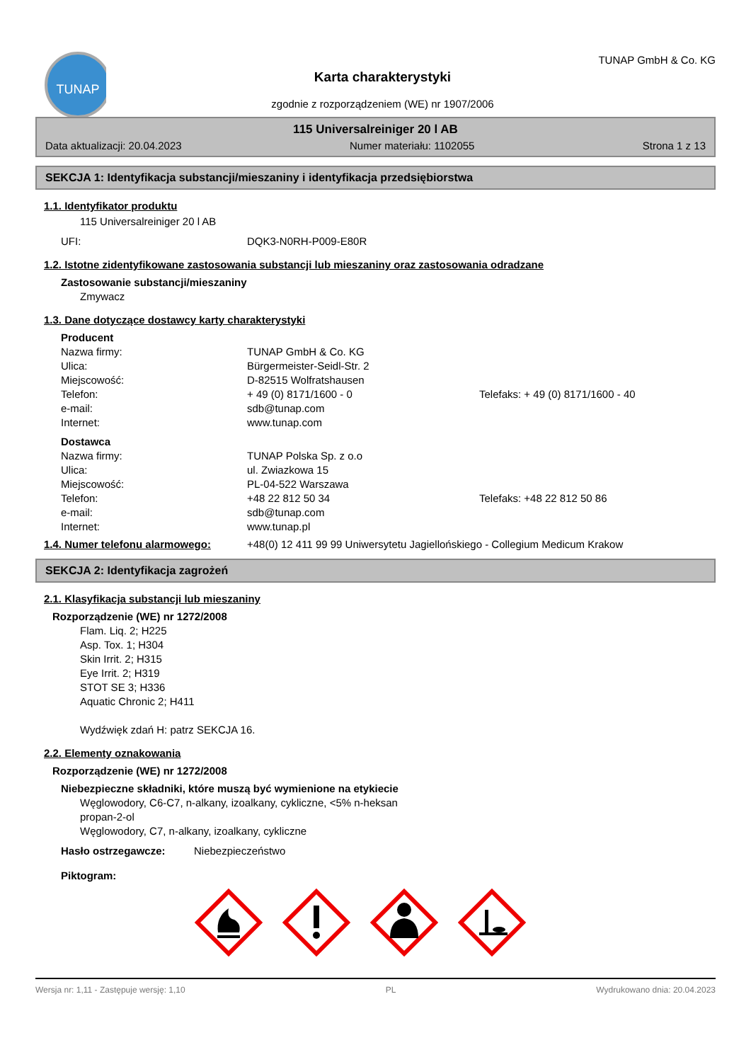TUNAP
Karta charakterystyki
zgodnie z rozporządzeniem (WE) nr 1907/2006
TUNAP GmbH & Co. KG
115 Universalreiniger 20 l AB
Data aktualizacji: 20.04.2023 Numer materiału: 1102055 Strona 1 z 13
SEKCJA 1: Identyfikacja substancji/mieszaniny i identyfikacja przedsiębiorstwa
1.1. Identyfikator produktu
115 Universalreiniger 20 l AB
UFI: DQK3-N0RH-P009-E80R
1.2. Istotne zidentyfikowane zastosowania substancji lub mieszaniny oraz zastosowania odradzane
Zastosowanie substancji/mieszaniny
Zmywacz
1.3. Dane dotyczące dostawcy karty charakterystyki
Producent
Nazwa firmy: TUNAP GmbH & Co. KG
Ulica: Bürgermeister-Seidl-Str. 2
Miejscowość: D-82515 Wolfratshausen
Telefon: + 49 (0) 8171/1600 - 0 Telefaks: + 49 (0) 8171/1600 - 40
e-mail: sdb@tunap.com
Internet: www.tunap.com
Dostawca
Nazwa firmy: TUNAP Polska Sp. z o.o
Ulica: ul. Zwiazkowa 15
Miejscowość: PL-04-522 Warszawa
Telefon: +48 22 812 50 34 Telefaks: +48 22 812 50 86
e-mail: sdb@tunap.com
Internet: www.tunap.pl
1.4. Numer telefonu alarmowego: +48(0) 12 411 99 99 Uniwersytetu Jagiellońskiego - Collegium Medicum Krakow
SEKCJA 2: Identyfikacja zagrożeń
2.1. Klasyfikacja substancji lub mieszaniny
Rozporządzenie (WE) nr 1272/2008
Flam. Liq. 2; H225
Asp. Tox. 1; H304
Skin Irrit. 2; H315
Eye Irrit. 2; H319
STOT SE 3; H336
Aquatic Chronic 2; H411
Wydźwięk zdań H: patrz SEKCJA 16.
2.2. Elementy oznakowania
Rozporządzenie (WE) nr 1272/2008
Niebezpieczne składniki, które muszą być wymienione na etykiecie
Węglowodory, C6-C7, n-alkany, izoalkany, cykliczne, <5% n-heksan
propan-2-ol
Węglowodory, C7, n-alkany, izoalkany, cykliczne
Hasło ostrzegawcze: Niebezpieczeństwo
Piktogram:
Wersja nr: 1,11 - Zastępuje wersję: 1,10 PL Wydrukowano dnia: 20.04.2023